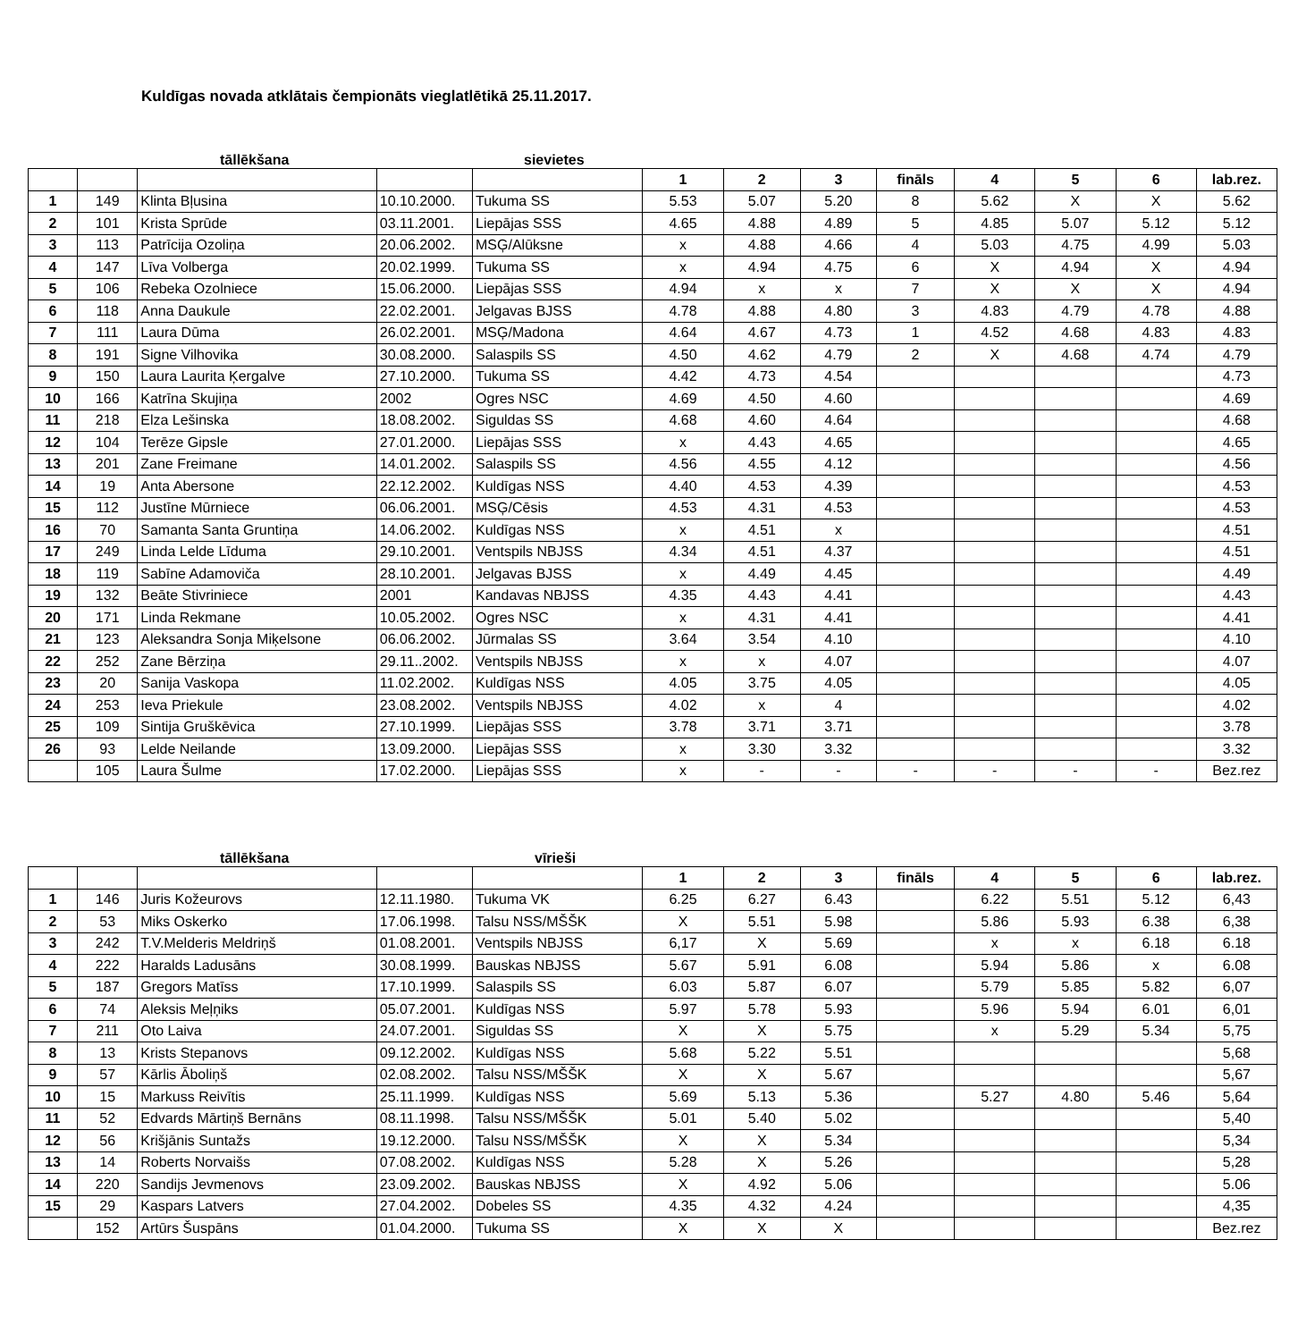Kuldīgas novada atklātais čempionāts vieglatlētikā 25.11.2017.
tāllēkšana sievietes
| | | | | | 1 | 2 | 3 | fināls | 4 | 5 | 6 | lab.rez. |
| --- | --- | --- | --- | --- | --- | --- | --- | --- | --- | --- | --- | --- |
| 1 | 149 | Klinta Bļusina | 10.10.2000. | Tukuma SS | 5.53 | 5.07 | 5.20 | 8 | 5.62 | X | X | 5.62 |
| 2 | 101 | Krista Sprūde | 03.11.2001. | Liepājas SSS | 4.65 | 4.88 | 4.89 | 5 | 4.85 | 5.07 | 5.12 | 5.12 |
| 3 | 113 | Patrīcija Ozoliņa | 20.06.2002. | MSĢ/Alūksne | x | 4.88 | 4.66 | 4 | 5.03 | 4.75 | 4.99 | 5.03 |
| 4 | 147 | Līva Volberga | 20.02.1999. | Tukuma SS | x | 4.94 | 4.75 | 6 | X | 4.94 | X | 4.94 |
| 5 | 106 | Rebeka Ozolniece | 15.06.2000. | Liepājas SSS | 4.94 | x | x | 7 | X | X | X | 4.94 |
| 6 | 118 | Anna Daukule | 22.02.2001. | Jelgavas BJSS | 4.78 | 4.88 | 4.80 | 3 | 4.83 | 4.79 | 4.78 | 4.88 |
| 7 | 111 | Laura Dūma | 26.02.2001. | MSĢ/Madona | 4.64 | 4.67 | 4.73 | 1 | 4.52 | 4.68 | 4.83 | 4.83 |
| 8 | 191 | Signe Vilhovika | 30.08.2000. | Salaspils SS | 4.50 | 4.62 | 4.79 | 2 | X | 4.68 | 4.74 | 4.79 |
| 9 | 150 | Laura Laurita Ķergalve | 27.10.2000. | Tukuma SS | 4.42 | 4.73 | 4.54 | | | | | 4.73 |
| 10 | 166 | Katrīna Skujiņa | 2002 | Ogres NSC | 4.69 | 4.50 | 4.60 | | | | | 4.69 |
| 11 | 218 | Elza Lešinska | 18.08.2002. | Siguldas SS | 4.68 | 4.60 | 4.64 | | | | | 4.68 |
| 12 | 104 | Terēze Gipsle | 27.01.2000. | Liepājas SSS | x | 4.43 | 4.65 | | | | | 4.65 |
| 13 | 201 | Zane Freimane | 14.01.2002. | Salaspils SS | 4.56 | 4.55 | 4.12 | | | | | 4.56 |
| 14 | 19 | Anta Abersone | 22.12.2002. | Kuldīgas NSS | 4.40 | 4.53 | 4.39 | | | | | 4.53 |
| 15 | 112 | Justīne Mūrniece | 06.06.2001. | MSĢ/Cēsis | 4.53 | 4.31 | 4.53 | | | | | 4.53 |
| 16 | 70 | Samanta Santa Gruntiņa | 14.06.2002. | Kuldīgas NSS | x | 4.51 | x | | | | | 4.51 |
| 17 | 249 | Linda Lelde Līduma | 29.10.2001. | Ventspils NBJSS | 4.34 | 4.51 | 4.37 | | | | | 4.51 |
| 18 | 119 | Sabīne Adamoviča | 28.10.2001. | Jelgavas BJSS | x | 4.49 | 4.45 | | | | | 4.49 |
| 19 | 132 | Beāte Stivriniece | 2001 | Kandavas NBJSS | 4.35 | 4.43 | 4.41 | | | | | 4.43 |
| 20 | 171 | Linda Rekmane | 10.05.2002. | Ogres NSC | x | 4.31 | 4.41 | | | | | 4.41 |
| 21 | 123 | Aleksandra Sonja Miķelsone | 06.06.2002. | Jūrmalas SS | 3.64 | 3.54 | 4.10 | | | | | 4.10 |
| 22 | 252 | Zane Bērziņa | 29.11..2002. | Ventspils NBJSS | x | x | 4.07 | | | | | 4.07 |
| 23 | 20 | Sanija Vaskopa | 11.02.2002. | Kuldīgas NSS | 4.05 | 3.75 | 4.05 | | | | | 4.05 |
| 24 | 253 | Ieva Priekule | 23.08.2002. | Ventspils NBJSS | 4.02 | x | 4 | | | | | 4.02 |
| 25 | 109 | Sintija Gruškēvica | 27.10.1999. | Liepājas SSS | 3.78 | 3.71 | 3.71 | | | | | 3.78 |
| 26 | 93 | Lelde Neilande | 13.09.2000. | Liepājas SSS | x | 3.30 | 3.32 | | | | | 3.32 |
| | 105 | Laura Šulme | 17.02.2000. | Liepājas SSS | x | - | - | - | - | - | - | Bez.rez |
tāllēkšana vīrieši
| | | | | | 1 | 2 | 3 | fināls | 4 | 5 | 6 | lab.rez. |
| --- | --- | --- | --- | --- | --- | --- | --- | --- | --- | --- | --- | --- |
| 1 | 146 | Juris Kožeurovs | 12.11.1980. | Tukuma VK | 6.25 | 6.27 | 6.43 | | 6.22 | 5.51 | 5.12 | 6,43 |
| 2 | 53 | Miks Oskerko | 17.06.1998. | Talsu NSS/MŠŠK | X | 5.51 | 5.98 | | 5.86 | 5.93 | 6.38 | 6,38 |
| 3 | 242 | T.V.Melderis Meldriņš | 01.08.2001. | Ventspils NBJSS | 6,17 | X | 5.69 | | x | x | 6.18 | 6.18 |
| 4 | 222 | Haralds Ladusāns | 30.08.1999. | Bauskas NBJSS | 5.67 | 5.91 | 6.08 | | 5.94 | 5.86 | x | 6.08 |
| 5 | 187 | Gregors Matīss | 17.10.1999. | Salaspils SS | 6.03 | 5.87 | 6.07 | | 5.79 | 5.85 | 5.82 | 6,07 |
| 6 | 74 | Aleksis Meļņiks | 05.07.2001. | Kuldīgas NSS | 5.97 | 5.78 | 5.93 | | 5.96 | 5.94 | 6.01 | 6,01 |
| 7 | 211 | Oto Laiva | 24.07.2001. | Siguldas SS | X | X | 5.75 | | x | 5.29 | 5.34 | 5,75 |
| 8 | 13 | Krists Stepanovs | 09.12.2002. | Kuldīgas NSS | 5.68 | 5.22 | 5.51 | | | | | 5,68 |
| 9 | 57 | Kārlis Āboliņš | 02.08.2002. | Talsu NSS/MŠŠK | X | X | 5.67 | | | | | 5,67 |
| 10 | 15 | Markuss Reivītis | 25.11.1999. | Kuldīgas NSS | 5.69 | 5.13 | 5.36 | | 5.27 | 4.80 | 5.46 | 5,64 |
| 11 | 52 | Edvards Mārtiņš Bernāns | 08.11.1998. | Talsu NSS/MŠŠK | 5.01 | 5.40 | 5.02 | | | | | 5,40 |
| 12 | 56 | Krišjānis Suntažs | 19.12.2000. | Talsu NSS/MŠŠK | X | X | 5.34 | | | | | 5,34 |
| 13 | 14 | Roberts Norvaišs | 07.08.2002. | Kuldīgas NSS | 5.28 | X | 5.26 | | | | | 5,28 |
| 14 | 220 | Sandijs Jevmenovs | 23.09.2002. | Bauskas NBJSS | X | 4.92 | 5.06 | | | | | 5.06 |
| 15 | 29 | Kaspars Latvers | 27.04.2002. | Dobeles SS | 4.35 | 4.32 | 4.24 | | | | | 4,35 |
| | 152 | Artūrs Šuspāns | 01.04.2000. | Tukuma SS | X | X | X | | | | | Bez.rez |